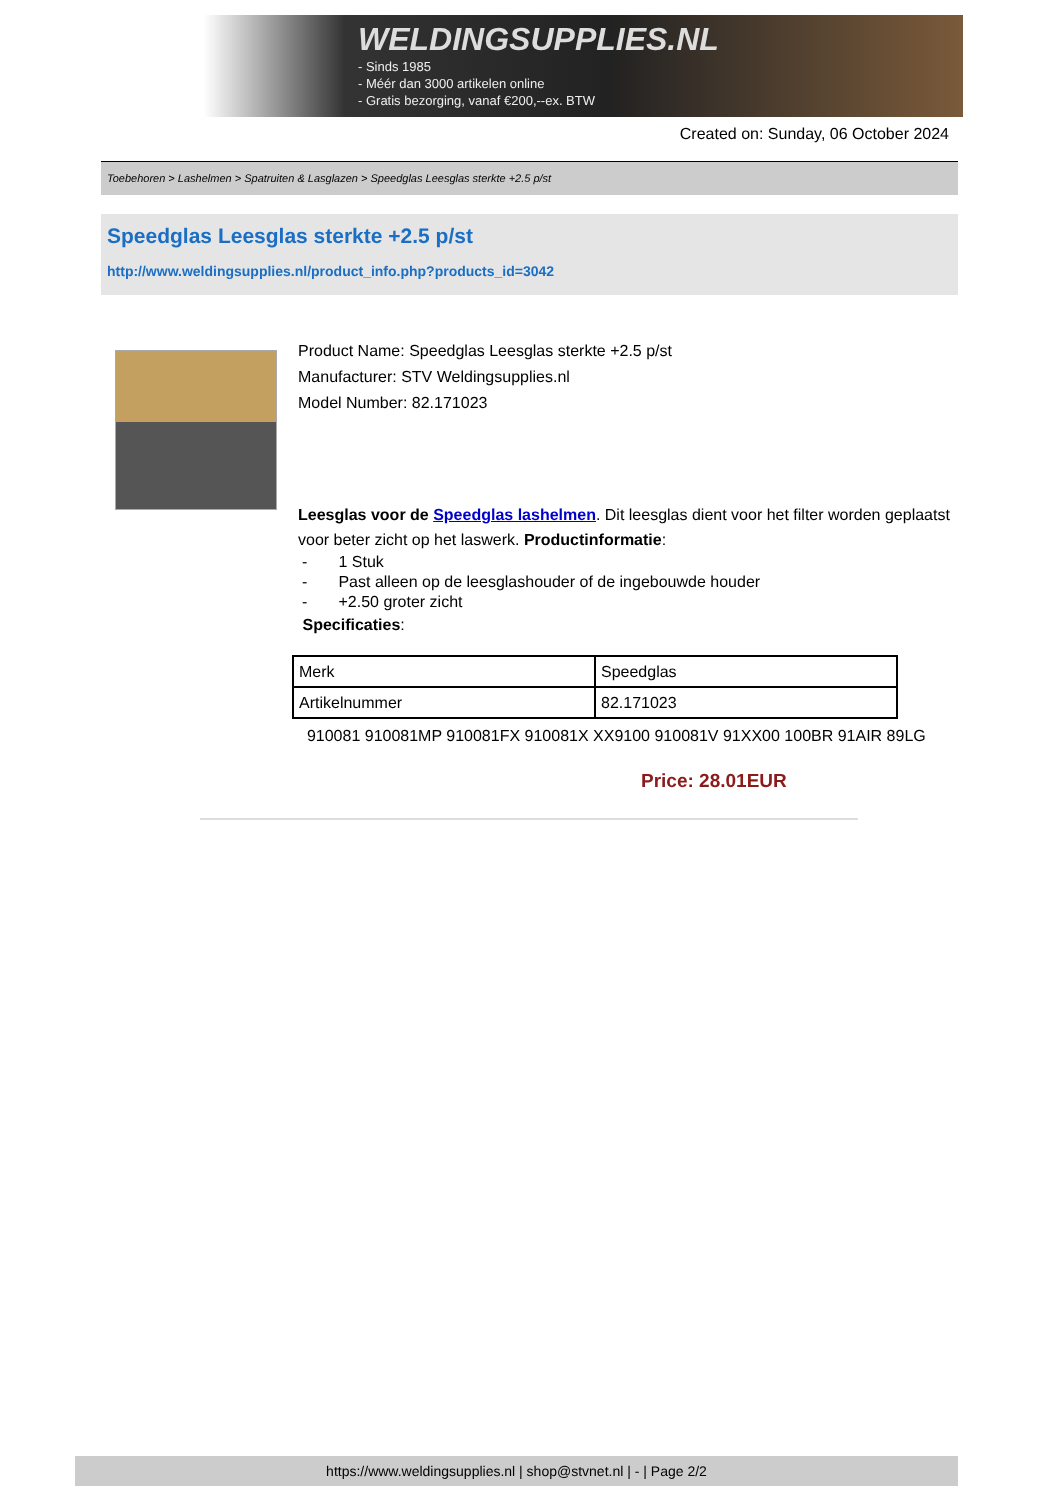WELDINGSUPPLIES.NL
- Sinds 1985
- Méér dan 3000 artikelen online
- Gratis bezorging, vanaf €200,--ex. BTW
Created on: Sunday, 06 October 2024
Toebehoren > Lashelmen > Spatruiten & Lasglazen > Speedglas Leesglas sterkte +2.5 p/st
Speedglas Leesglas sterkte +2.5 p/st
http://www.weldingsupplies.nl/product_info.php?products_id=3042
Product Name: Speedglas Leesglas sterkte +2.5 p/st
Manufacturer: STV Weldingsupplies.nl
Model Number: 82.171023
Leesglas voor de Speedglas lashelmen. Dit leesglas dient voor het filter worden geplaatst voor beter zicht op het laswerk. Productinformatie:
- 1 Stuk
- Past alleen op de leesglashouder of de ingebouwde houder
- +2.50 groter zicht
Specificaties:
| Merk | Speedglas |
| Artikelnummer | 82.171023 |
910081 910081MP 910081FX 910081X XX9100 910081V 91XX00 100BR 91AIR 89LG
Price: 28.01EUR
https://www.weldingsupplies.nl | shop@stvnet.nl | - | Page 2/2